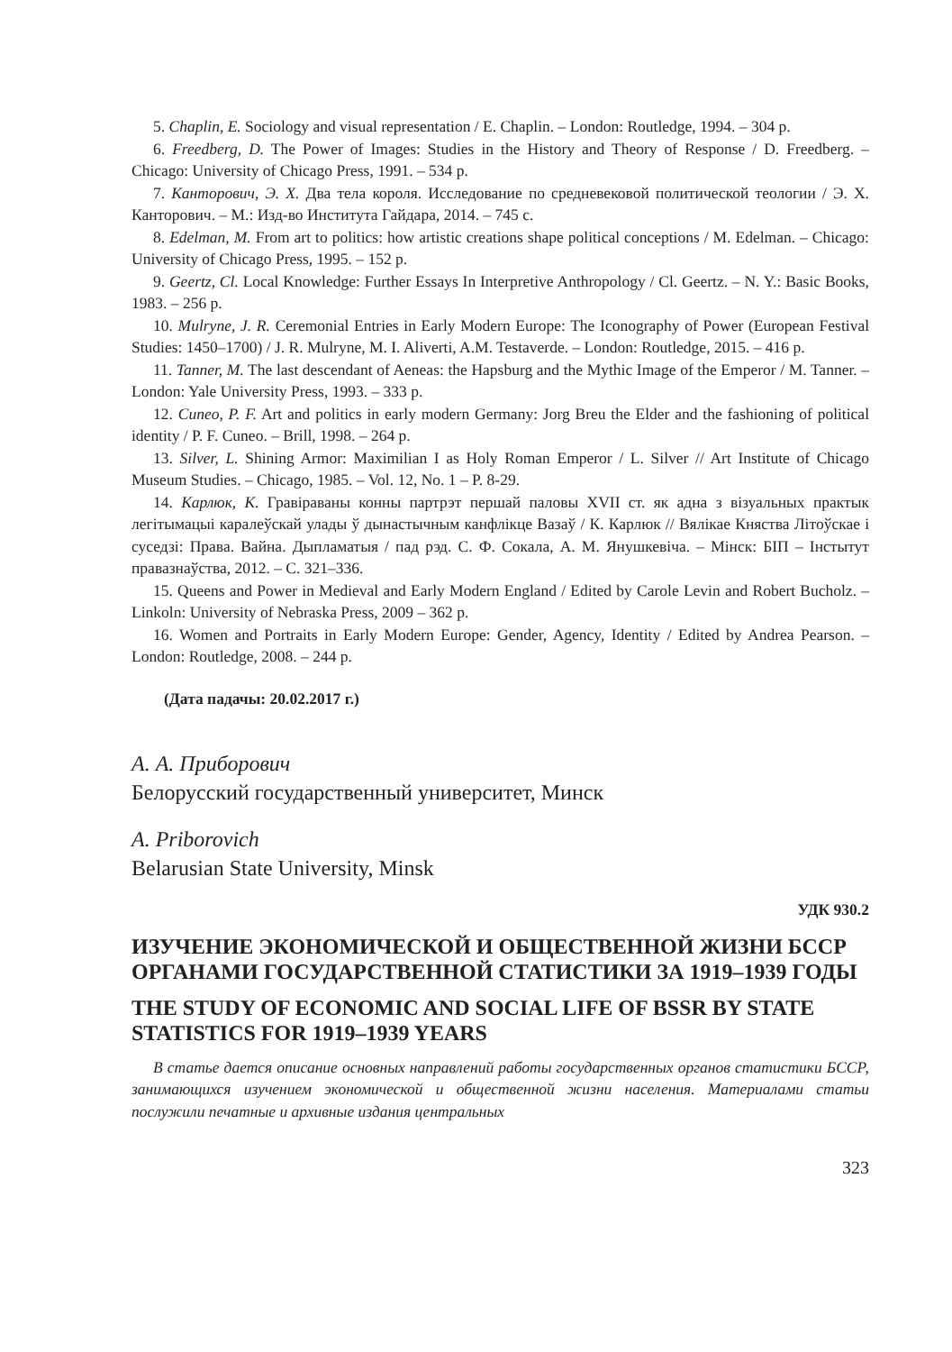5. Chaplin, E. Sociology and visual representation / E. Chaplin. – London: Routledge, 1994. – 304 p.
6. Freedberg, D. The Power of Images: Studies in the History and Theory of Response / D. Freedberg. – Chicago: University of Chicago Press, 1991. – 534 p.
7. Канторович, Э. Х. Два тела короля. Исследование по средневековой политической теологии / Э. Х. Канторович. – М.: Изд-во Института Гайдара, 2014. – 745 с.
8. Edelman, M. From art to politics: how artistic creations shape political conceptions / M. Edelman. – Chicago: University of Chicago Press, 1995. – 152 p.
9. Geertz, Cl. Local Knowledge: Further Essays In Interpretive Anthropology / Cl. Geertz. – N. Y.: Basic Books, 1983. – 256 p.
10. Mulryne, J. R. Ceremonial Entries in Early Modern Europe: The Iconography of Power (European Festival Studies: 1450–1700) / J. R. Mulryne, M. I. Aliverti, A.M. Testaverde. – London: Routledge, 2015. – 416 p.
11. Tanner, M. The last descendant of Aeneas: the Hapsburg and the Mythic Image of the Emperor / M. Tanner. – London: Yale University Press, 1993. – 333 p.
12. Cuneo, P. F. Art and politics in early modern Germany: Jorg Breu the Elder and the fashioning of political identity / P. F. Cuneo. – Brill, 1998. – 264 p.
13. Silver, L. Shining Armor: Maximilian I as Holy Roman Emperor / L. Silver // Art Institute of Chicago Museum Studies. – Chicago, 1985. – Vol. 12, No. 1 – P. 8-29.
14. Карлюк, К. Гравіраваны конны партрэт першай паловы XVII ст. як адна з візуальных практык легітымацыі каралеўскай улады ў дынастычным канфлікце Вазаў / К. Карлюк // Вялікае Княства Літоўскае і суседзі: Права. Вайна. Дыпламатыя / пад рэд. С. Ф. Сокала, А. М. Янушкевіча. – Мінск: БІП – Інстытут правазнаўства, 2012. – С. 321–336.
15. Queens and Power in Medieval and Early Modern England / Edited by Carole Levin and Robert Bucholz. – Linkoln: University of Nebraska Press, 2009 – 362 p.
16. Women and Portraits in Early Modern Europe: Gender, Agency, Identity / Edited by Andrea Pearson. – London: Routledge, 2008. – 244 p.
(Дата падачы: 20.02.2017 г.)
А. А. Приборович
Белорусский государственный университет, Минск
A. Priborovich
Belarusian State University, Minsk
УДК 930.2
ИЗУЧЕНИЕ ЭКОНОМИЧЕСКОЙ И ОБЩЕСТВЕННОЙ ЖИЗНИ БССР ОРГАНАМИ ГОСУДАРСТВЕННОЙ СТАТИСТИКИ ЗА 1919–1939 ГОДЫ
THE STUDY OF ECONOMIC AND SOCIAL LIFE OF BSSR BY STATE STATISTICS FOR 1919–1939 YEARS
В статье дается описание основных направлений работы государственных органов статистики БССР, занимающихся изучением экономической и общественной жизни населения. Материалами статьи послужили печатные и архивные издания центральных
323